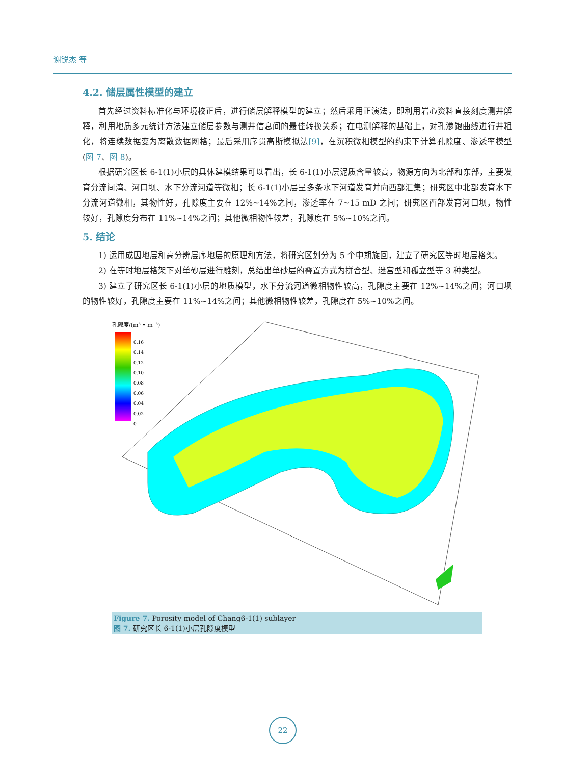谢锐杰 等
4.2. 储层属性模型的建立
首先经过资料标准化与环境校正后，进行储层解释模型的建立；然后采用正演法，即利用岩心资料直接刻度测井解释，利用地质多元统计方法建立储层参数与测井信息间的最佳转换关系；在电测解释的基础上，对孔渗饱曲线进行井粗化，将连续数据变为离散数据网格；最后采用序贯高斯模拟法[9]，在沉积微相模型的约束下计算孔隙度、渗透率模型(图 7、图 8)。
根据研究区长 6-1(1)小层的具体建模结果可以看出，长 6-1(1)小层泥质含量较高，物源方向为北部和东部，主要发育分流间湾、河口坝、水下分流河道等微相；长 6-1(1)小层呈多条水下河道发育并向西部汇集；研究区中北部发育水下分流河道微相，其物性好，孔隙度主要在 12%~14%之间，渗透率在 7~15 mD 之间；研究区西部发育河口坝，物性较好，孔隙度分布在 11%~14%之间；其他微相物性较差，孔隙度在 5%~10%之间。
5. 结论
1) 运用成因地层和高分辨层序地层的原理和方法，将研究区划分为 5 个中期旋回，建立了研究区等时地层格架。
2) 在等时地层格架下对单砂层进行雕刻，总结出单砂层的叠置方式为拼合型、迷宫型和孤立型等 3 种类型。
3) 建立了研究区长 6-1(1)小层的地质模型，水下分流河道微相物性较高，孔隙度主要在 12%~14%之间；河口坝的物性较好，孔隙度主要在 11%~14%之间；其他微相物性较差，孔隙度在 5%~10%之间。
孔隙度/(m³ • m⁻³)
0.16
0.14
0.12
0.10
0.08
0.06
0.04
0.02
0
Figure 7. Porosity model of Chang6-1(1) sublayer
图 7. 研究区长 6-1(1)小层孔隙度模型
22